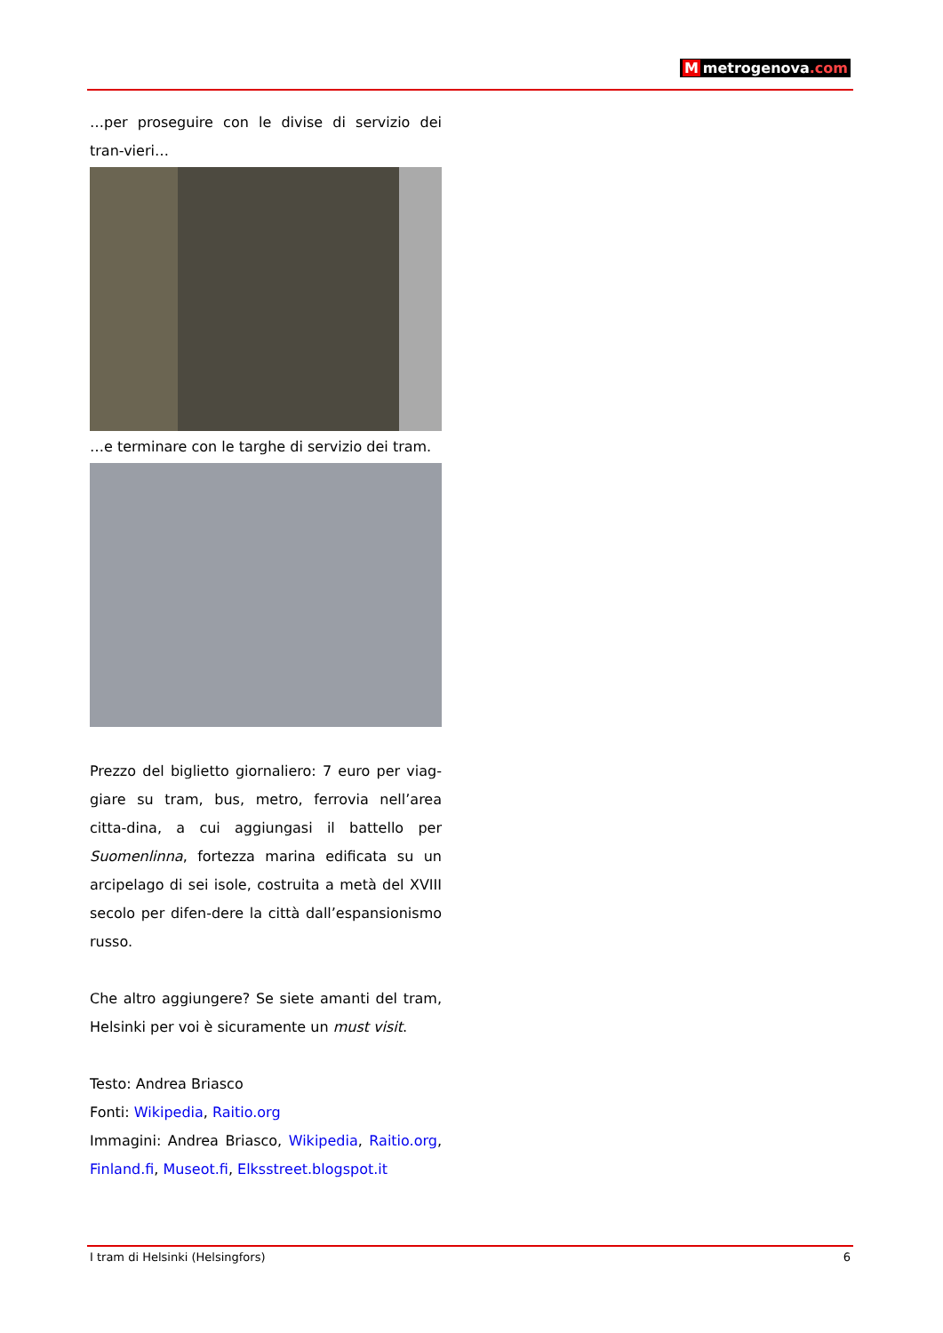Mmetrogenova.com
…per proseguire con le divise di servizio dei tran-vieri…
…e terminare con le targhe di servizio dei tram.
Prezzo del biglietto giornaliero: 7 euro per viag-giare su tram, bus, metro, ferrovia nell’area citta-dina, a cui aggiungasi il battello per Suomenlinna, fortezza marina edificata su un arcipelago di sei isole, costruita a metà del XVIII secolo per difen-dere la città dall’espansionismo russo.
Che altro aggiungere? Se siete amanti del tram, Helsinki per voi è sicuramente un must visit.
Testo: Andrea Briasco
Fonti: Wikipedia, Raitio.org
Immagini: Andrea Briasco, Wikipedia, Raitio.org, Finland.fi, Museot.fi, Elksstreet.blogspot.it
I tram di Helsinki (Helsingfors) 6